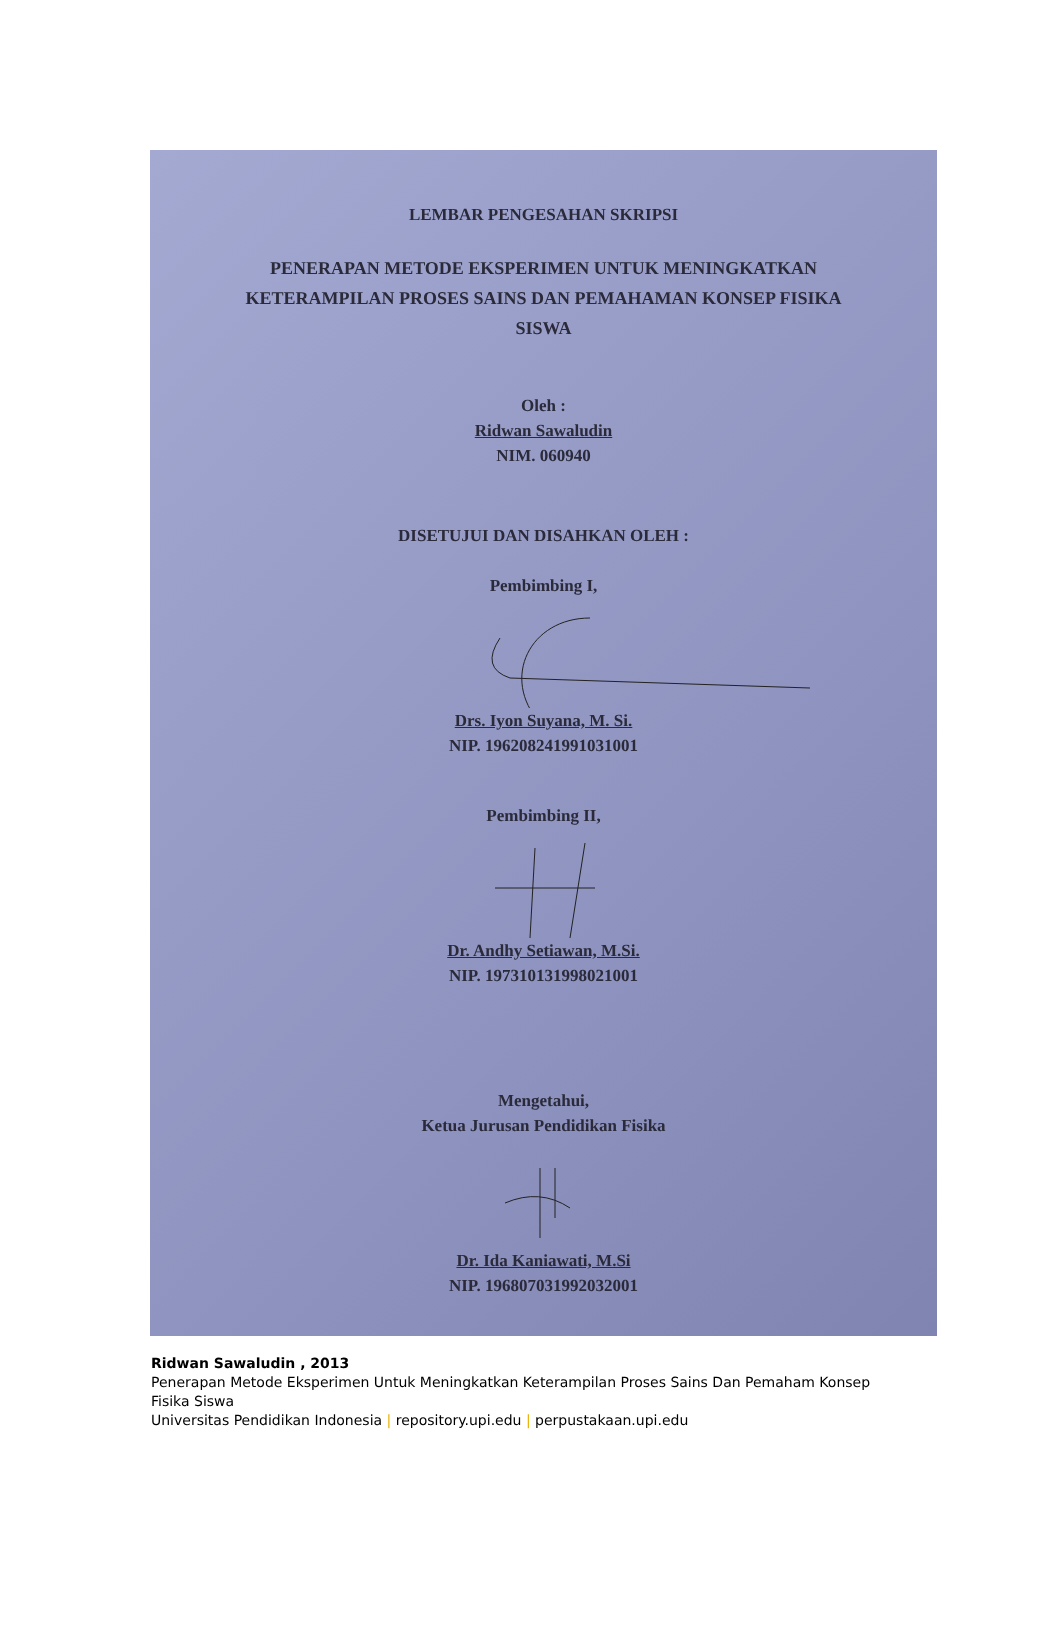LEMBAR PENGESAHAN SKRIPSI
PENERAPAN METODE EKSPERIMEN UNTUK MENINGKATKAN KETERAMPILAN PROSES SAINS DAN PEMAHAMAN KONSEP FISIKA SISWA
Oleh :
Ridwan Sawaludin
NIM. 060940
DISETUJUI DAN DISAHKAN OLEH :
Pembimbing I,
Drs. Iyon Suyana, M. Si.
NIP. 196208241991031001
Pembimbing II,
Dr. Andhy Setiawan, M.Si.
NIP. 197310131998021001
Mengetahui,
Ketua Jurusan Pendidikan Fisika
Dr. Ida Kaniawati, M.Si
NIP. 196807031992032001
Ridwan Sawaludin , 2013
Penerapan Metode Eksperimen Untuk Meningkatkan Keterampilan Proses Sains Dan Pemaham Konsep
Fisika Siswa
Universitas Pendidikan Indonesia | repository.upi.edu | perpustakaan.upi.edu